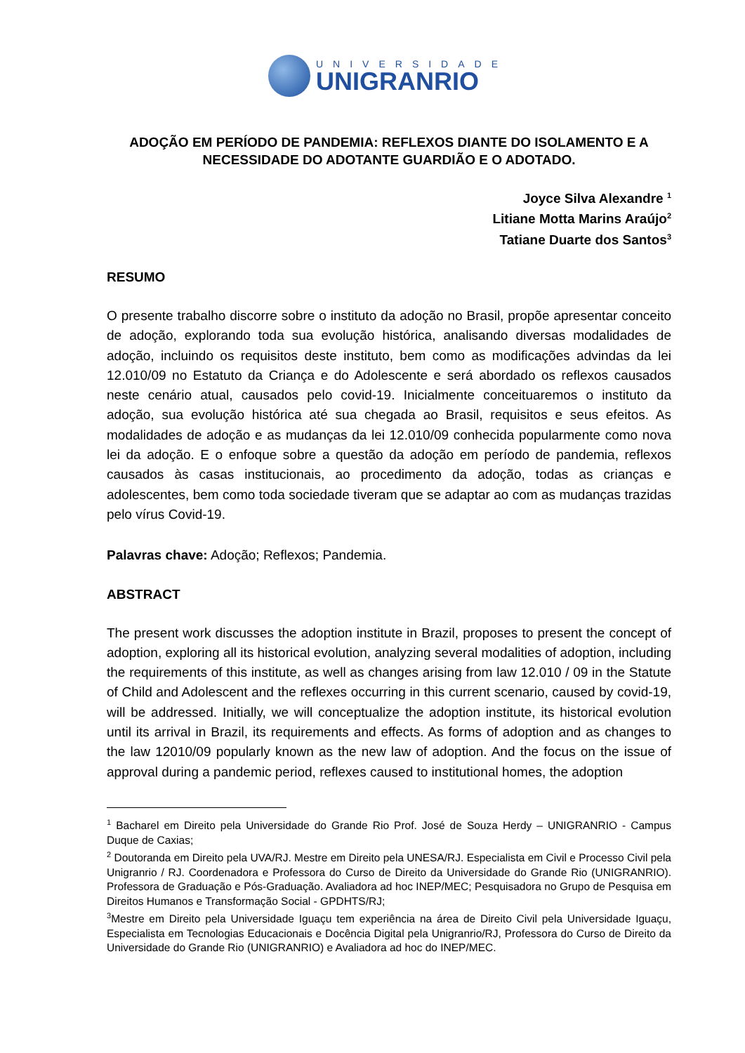UNIVERSIDADE
UNIGRANRIO
ADOÇÃO EM PERÍODO DE PANDEMIA: REFLEXOS DIANTE DO ISOLAMENTO E A NECESSIDADE DO ADOTANTE GUARDIÃO E O ADOTADO.
Joyce Silva Alexandre <sup>1</sup>
Litiane Motta Marins Araújo<sup>2</sup>
Tatiane Duarte dos Santos<sup>3</sup>
RESUMO
O presente trabalho discorre sobre o instituto da adoção no Brasil, propõe apresentar conceito de adoção, explorando toda sua evolução histórica, analisando diversas modalidades de adoção, incluindo os requisitos deste instituto, bem como as modificações advindas da lei 12.010/09 no Estatuto da Criança e do Adolescente e será abordado os reflexos causados neste cenário atual, causados pelo covid-19. Inicialmente conceituaremos o instituto da adoção, sua evolução histórica até sua chegada ao Brasil, requisitos e seus efeitos. As modalidades de adoção e as mudanças da lei 12.010/09 conhecida popularmente como nova lei da adoção. E o enfoque sobre a questão da adoção em período de pandemia, reflexos causados às casas institucionais, ao procedimento da adoção, todas as crianças e adolescentes, bem como toda sociedade tiveram que se adaptar ao com as mudanças trazidas pelo vírus Covid-19.
Palavras chave: Adoção; Reflexos; Pandemia.
ABSTRACT
The present work discusses the adoption institute in Brazil, proposes to present the concept of adoption, exploring all its historical evolution, analyzing several modalities of adoption, including the requirements of this institute, as well as changes arising from law 12.010 / 09 in the Statute of Child and Adolescent and the reflexes occurring in this current scenario, caused by covid-19, will be addressed. Initially, we will conceptualize the adoption institute, its historical evolution until its arrival in Brazil, its requirements and effects. As forms of adoption and as changes to the law 12010/09 popularly known as the new law of adoption. And the focus on the issue of approval during a pandemic period, reflexes caused to institutional homes, the adoption
<sup>1</sup> Bacharel em Direito pela Universidade do Grande Rio Prof. José de Souza Herdy – UNIGRANRIO - Campus Duque de Caxias;
<sup>2</sup> Doutoranda em Direito pela UVA/RJ. Mestre em Direito pela UNESA/RJ. Especialista em Civil e Processo Civil pela Unigranrio / RJ. Coordenadora e Professora do Curso de Direito da Universidade do Grande Rio (UNIGRANRIO). Professora de Graduação e Pós-Graduação. Avaliadora ad hoc INEP/MEC; Pesquisadora no Grupo de Pesquisa em Direitos Humanos e Transformação Social - GPDHTS/RJ;
<sup>3</sup> Mestre em Direito pela Universidade Iguaçu tem experiência na área de Direito Civil pela Universidade Iguaçu, Especialista em Tecnologias Educacionais e Docência Digital pela Unigranrio/RJ, Professora do Curso de Direito da Universidade do Grande Rio (UNIGRANRIO) e Avaliadora ad hoc do INEP/MEC.